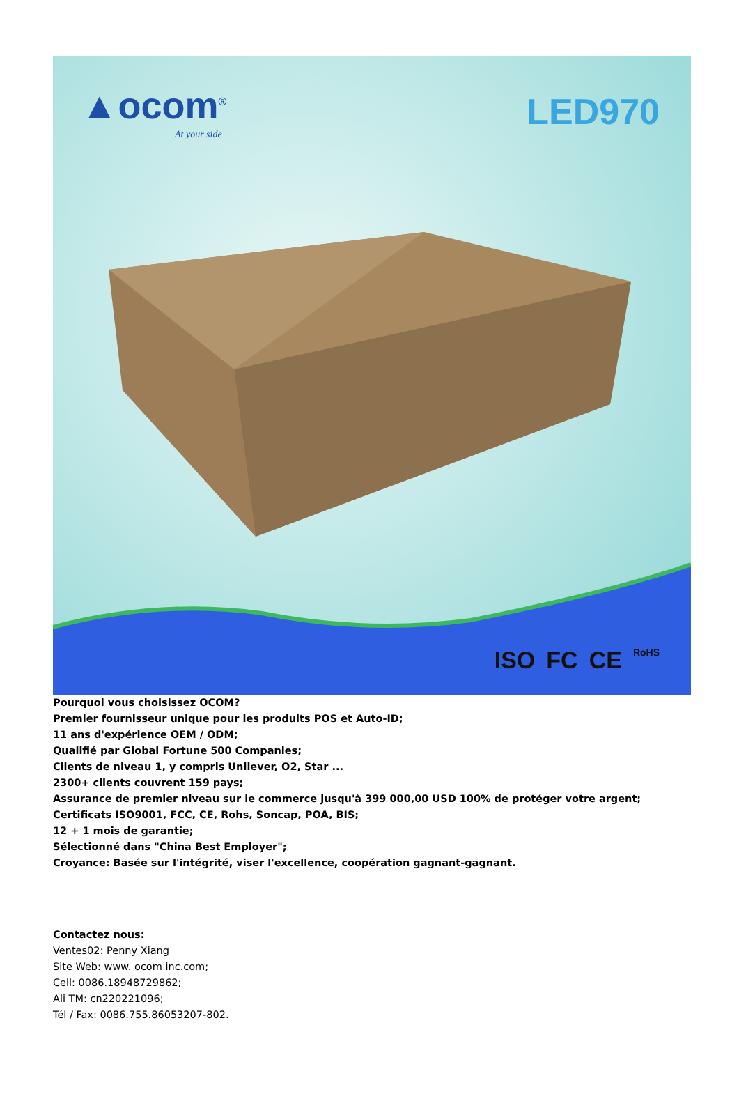▲ocom<sup>®</sup>
At your side
LED970
ISO FC CE RoHS
Pourquoi vous choisissez OCOM?
Premier fournisseur unique pour les produits POS et Auto-ID;
11 ans d'expérience OEM / ODM;
Qualifié par Global Fortune 500 Companies;
Clients de niveau 1, y compris Unilever, O2, Star ...
2300+ clients couvrent 159 pays;
Assurance de premier niveau sur le commerce jusqu'à 399 000,00 USD 100% de protéger votre argent;
Certificats ISO9001, FCC, CE, Rohs, Soncap, POA, BIS;
12 + 1 mois de garantie;
Sélectionné dans "China Best Employer";
Croyance: Basée sur l'intégrité, viser l'excellence, coopération gagnant-gagnant.
Contactez nous:
Ventes02: Penny Xiang
Site Web: www. ocom inc.com;
Cell: 0086.18948729862;
Ali TM: cn220221096;
Tél / Fax: 0086.755.86053207-802.